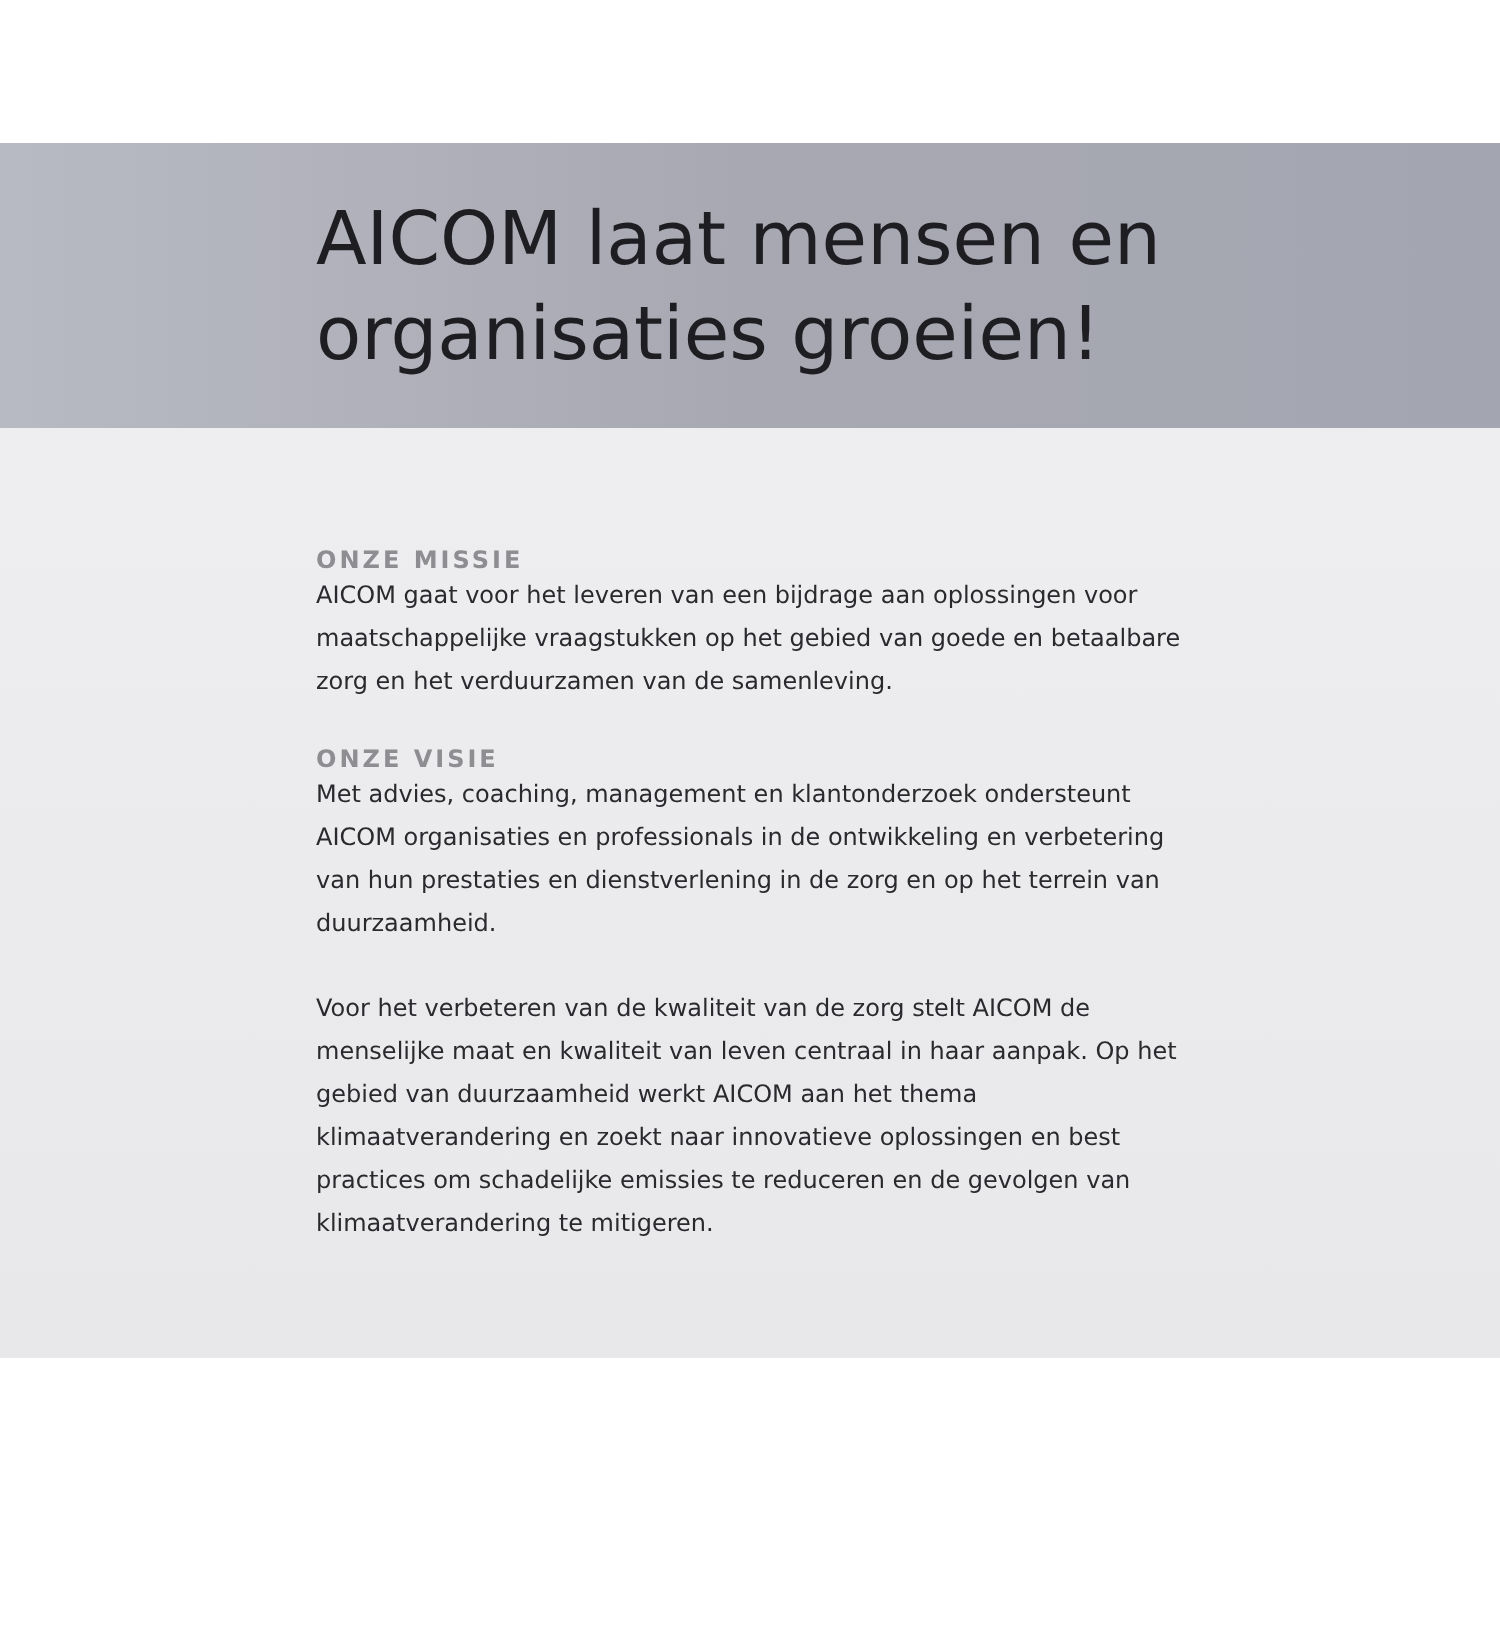AICOM laat mensen en organisaties groeien!
ONZE MISSIE
AICOM gaat voor het leveren van een bijdrage aan oplossingen voor maatschappelijke vraagstukken op het gebied van goede en betaalbare zorg en het verduurzamen van de samenleving.
ONZE VISIE
Met advies, coaching, management en klantonderzoek ondersteunt AICOM organisaties en professionals in de ontwikkeling en verbetering van hun prestaties en dienstverlening in de zorg en op het terrein van duurzaamheid.
Voor het verbeteren van de kwaliteit van de zorg stelt AICOM de menselijke maat en kwaliteit van leven centraal in haar aanpak. Op het gebied van duurzaamheid werkt AICOM aan het thema klimaatverandering en zoekt naar innovatieve oplossingen en best practices om schadelijke emissies te reduceren en de gevolgen van klimaatverandering te mitigeren.